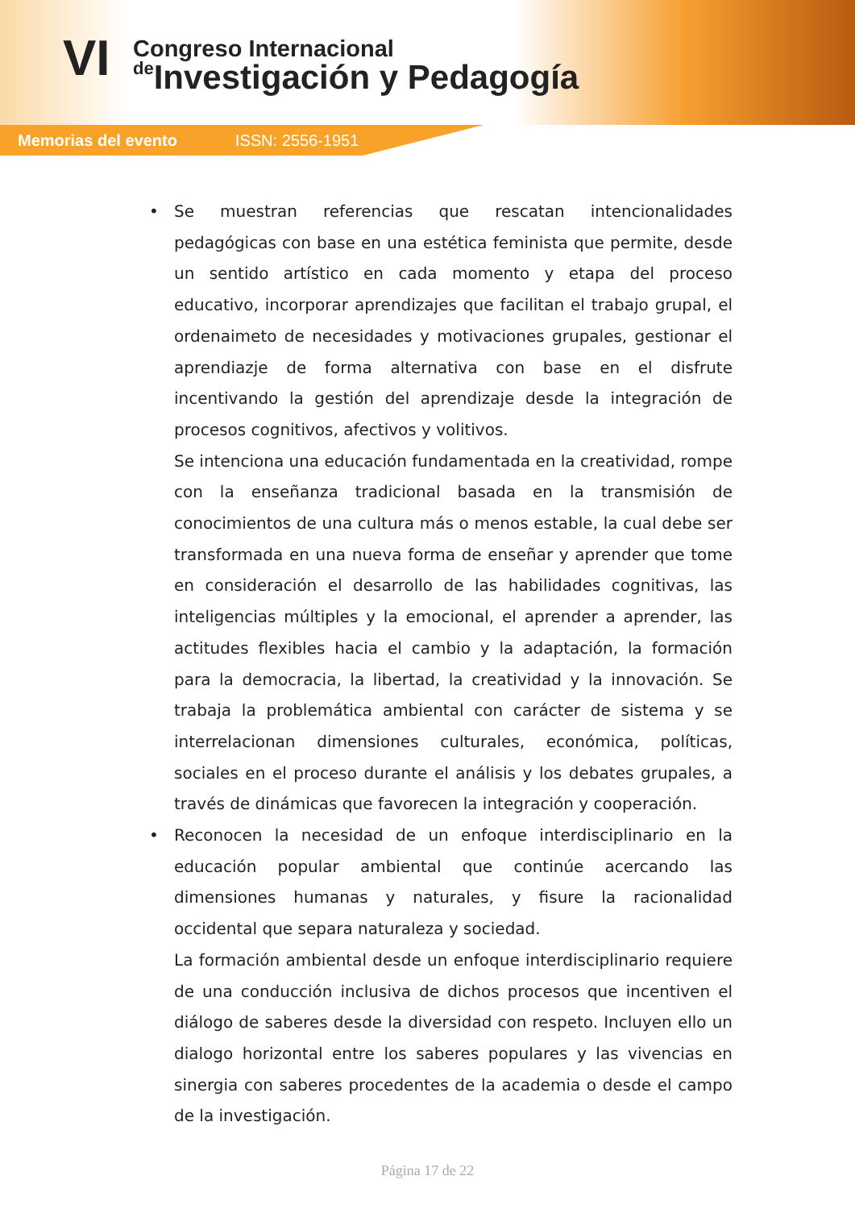VI Congreso Internacional
de Investigación y Pedagogía
Memorias del evento ISSN: 2556-1951
• Se muestran referencias que rescatan intencionalidades pedagógicas con base en una estética feminista que permite, desde un sentido artístico en cada momento y etapa del proceso educativo, incorporar aprendizajes que facilitan el trabajo grupal, el ordenaimeto de necesidades y motivaciones grupales, gestionar el aprendiazje de forma alternativa con base en el disfrute incentivando la gestión del aprendizaje desde la integración de procesos cognitivos, afectivos y volitivos.
Se intenciona una educación fundamentada en la creatividad, rompe con la enseñanza tradicional basada en la transmisión de conocimientos de una cultura más o menos estable, la cual debe ser transformada en una nueva forma de enseñar y aprender que tome en consideración el desarrollo de las habilidades cognitivas, las inteligencias múltiples y la emocional, el aprender a aprender, las actitudes flexibles hacia el cambio y la adaptación, la formación para la democracia, la libertad, la creatividad y la innovación. Se trabaja la problemática ambiental con carácter de sistema y se interrelacionan dimensiones culturales, económica, políticas, sociales en el proceso durante el análisis y los debates grupales, a través de dinámicas que favorecen la integración y cooperación.
• Reconocen la necesidad de un enfoque interdisciplinario en la educación popular ambiental que continúe acercando las dimensiones humanas y naturales, y fisure la racionalidad occidental que separa naturaleza y sociedad.
La formación ambiental desde un enfoque interdisciplinario requiere de una conducción inclusiva de dichos procesos que incentiven el diálogo de saberes desde la diversidad con respeto. Incluyen ello un dialogo horizontal entre los saberes populares y las vivencias en sinergia con saberes procedentes de la academia o desde el campo de la investigación.
Página 17 de 22